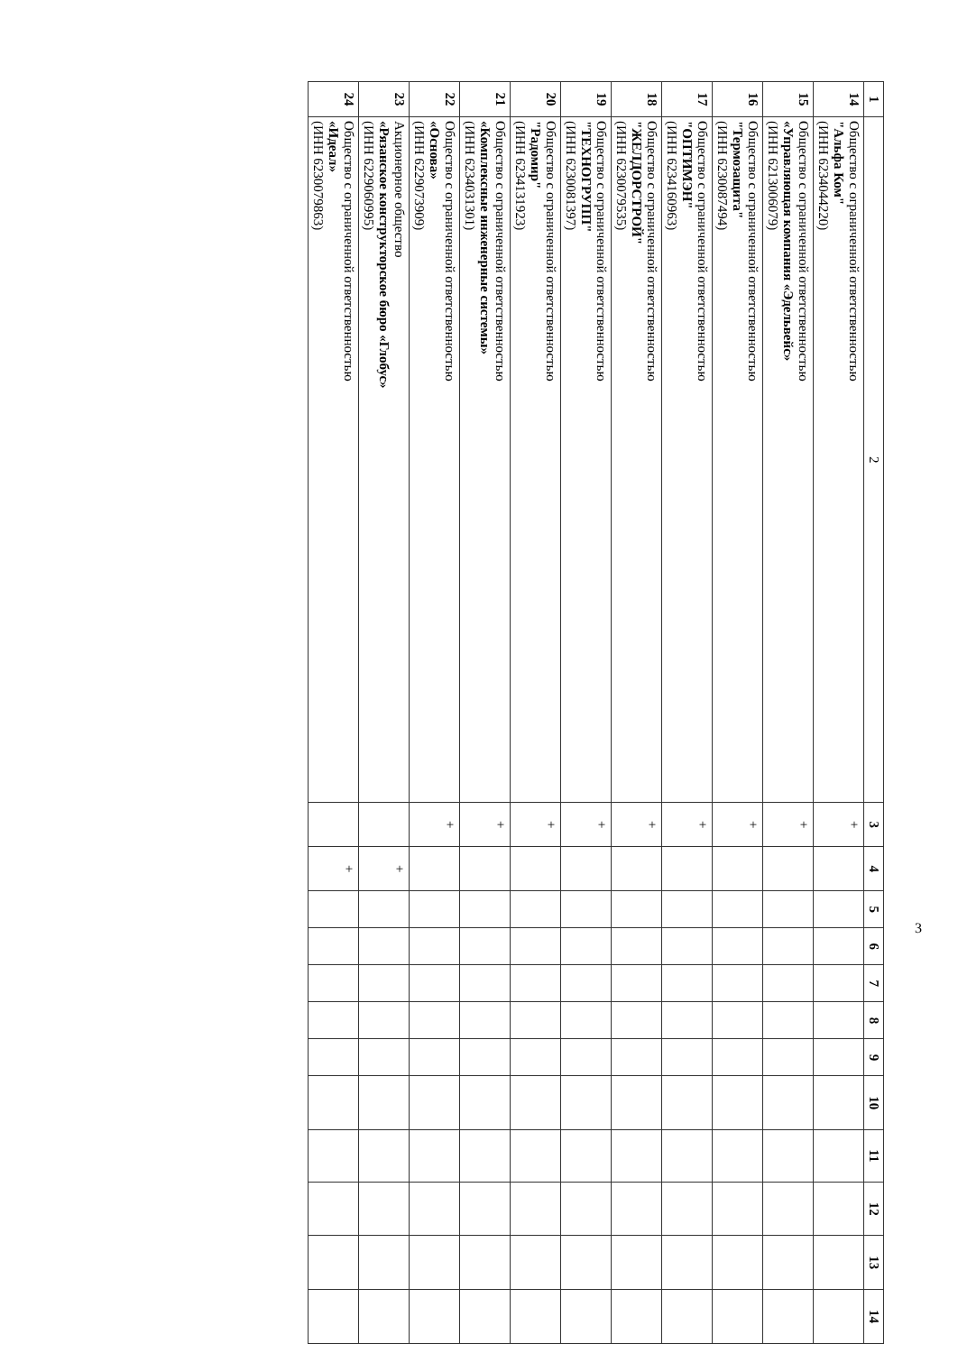| 1 | 2 | 3 | 4 | 5 | 6 | 7 | 8 | 9 | 10 | 11 | 12 | 13 | 14 |
| --- | --- | --- | --- | --- | --- | --- | --- | --- | --- | --- | --- | --- | --- |
| 14 | Общество с ограниченной ответственностью "Альфа Ком" (ИНН 6234044220) | + | | | | | | | | | | | |
| 15 | Общество с ограниченной ответственностью «Управляющая компания «Эдельвейс» (ИНН 6213006079) | + | | | | | | | | | | | |
| 16 | Общество с ограниченной ответственностью "Термозащита" (ИНН 6230087494) | + | | | | | | | | | | | |
| 17 | Общество с ограниченной ответственностью "ОПТИМЭН" (ИНН 6234160963) | + | | | | | | | | | | | |
| 18 | Общество с ограниченной ответственностью "ЖЕЛДОРСТРОЙ" (ИНН 6230079535) | + | | | | | | | | | | | |
| 19 | Общество с ограниченной ответственностью "ТЕХНОГРУПП" (ИНН 6230081397) | + | | | | | | | | | | | |
| 20 | Общество с ограниченной ответственностью "Радомир" (ИНН 6234131923) | + | | | | | | | | | | | |
| 21 | Общество с ограниченной ответственностью «Комплексные инженерные системы» (ИНН 6234031301) | + | | | | | | | | | | | |
| 22 | Общество с ограниченной ответственностью «Основа» (ИНН 6229073909) | + | | | | | | | | | | | |
| 23 | Акционерное общество «Рязанское конструкторское бюро «Глобус» (ИНН 6229060995) | | + | | | | | | | | | | |
| 24 | Общество с ограниченной ответственностью «Идеал» (ИНН 6230079863) | | + | | | | | | | | | | |
3